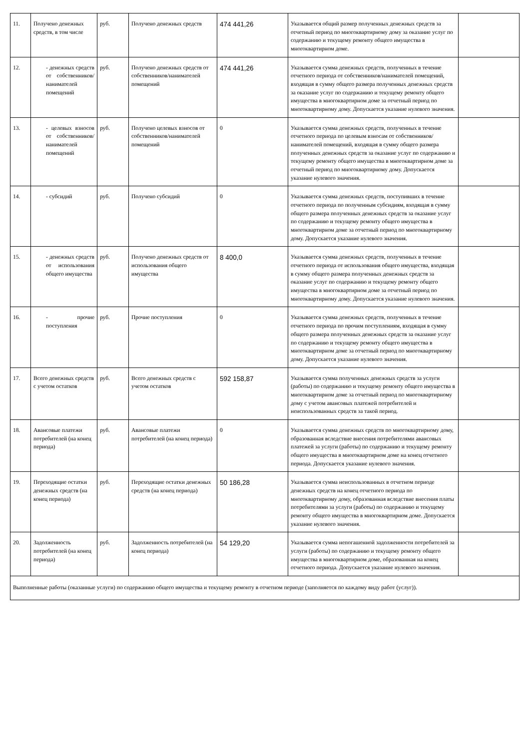| 11. | Получено денежных средств, в том числе | руб. | Получено денежных средств | 474 441,26 | Указывается общий размер полученных денежных средств за отчетный период по многоквартирному дому за оказание услуг по содержанию и текущему ремонту общего имущества в многоквартирном доме. | |
| 12. | - денежных средств от собственников/ нанимателей помещений | руб. | Получено денежных средств от собственников/нанимателей помещений | 474 441,26 | Указывается сумма денежных средств, полученных в течение отчетного периода от собственников/нанимателей помещений, входящая в сумму общего размера полученных денежных средств за оказание услуг по содержанию и текущему ремонту общего имущества в многоквартирном доме за отчетный период по многоквартирному дому. Допускается указание нулевого значения. | |
| 13. | - целевых взносов от собственников/ нанимателей помещений | руб. | Получено целевых взносов от собственников/нанимателей помещений | 0 | Указывается сумма денежных средств, полученных в течение отчетного периода по целевым взносам от собственников/ нанимателей помещений, входящая в сумму общего размера полученных денежных средств за оказание услуг по содержанию и текущему ремонту общего имущества в многоквартирном доме за отчетный период по многоквартирному дому. Допускается указание нулевого значения. | |
| 14. | - субсидий | руб. | Получено субсидий | 0 | Указывается сумма денежных средств, поступивших в течение отчетного периода по полученным субсидиям, входящая в сумму общего размера полученных денежных средств за оказание услуг по содержанию и текущему ремонту общего имущества в многоквартирном доме за отчетный период по многоквартирному дому. Допускается указание нулевого значения. | |
| 15. | - денежных средств от использования общего имущества | руб. | Получено денежных средств от использования общего имущества | 8 400,0 | Указывается сумма денежных средств, полученных в течение отчетного периода от использования общего имущества, входящая в сумму общего размера полученных денежных средств за оказание услуг по содержанию и текущему ремонту общего имущества в многоквартирном доме за отчетный период по многоквартирному дому. Допускается указание нулевого значения. | |
| 16. | - прочие поступления | руб. | Прочие поступления | 0 | Указывается сумма денежных средств, полученных в течение отчетного периода по прочим поступлениям, входящая в сумму общего размера полученных денежных средств за оказание услуг по содержанию и текущему ремонту общего имущества в многоквартирном доме за отчетный период по многоквартирному дому. Допускается указание нулевого значения. | |
| 17. | Всего денежных средств с учетом остатков | руб. | Всего денежных средств с учетом остатков | 592 158,87 | Указывается сумма полученных денежных средств за услуги (работы) по содержанию и текущему ремонту общего имущества в многоквартирном доме за отчетный период по многоквартирному дому с учетом авансовых платежей потребителей и неиспользованных средств за такой период. | |
| 18. | Авансовые платежи потребителей (на конец периода) | руб. | Авансовые платежи потребителей (на конец периода) | 0 | Указывается сумма денежных средств по многоквартирному дому, образованная вследствие внесения потребителями авансовых платежей за услуги (работы) по содержанию и текущему ремонту общего имущества в многоквартирном доме на конец отчетного периода. Допускается указание нулевого значения. | |
| 19. | Переходящие остатки денежных средств (на конец периода) | руб. | Переходящие остатки денежных средств (на конец периода) | 50 186,28 | Указывается сумма неиспользованных в отчетном периоде денежных средств на конец отчетного периода по многоквартирному дому, образованная вследствие внесения платы потребителями за услуги (работы) по содержанию и текущему ремонту общего имущества в многоквартирном доме. Допускается указание нулевого значения. | |
| 20. | Задолженность потребителей (на конец периода) | руб. | Задолженность потребителей (на конец периода) | 54 129,20 | Указывается сумма непогашенной задолженности потребителей за услуги (работы) по содержанию и текущему ремонту общего имущества в многоквартирном доме, образованная на конец отчетного периода. Допускается указание нулевого значения. | |
| Выполненные работы (оказанные услуги) по содержанию общего имущества и текущему ремонту в отчетном периоде (заполняется по каждому виду работ (услуг)). | | | | | | |